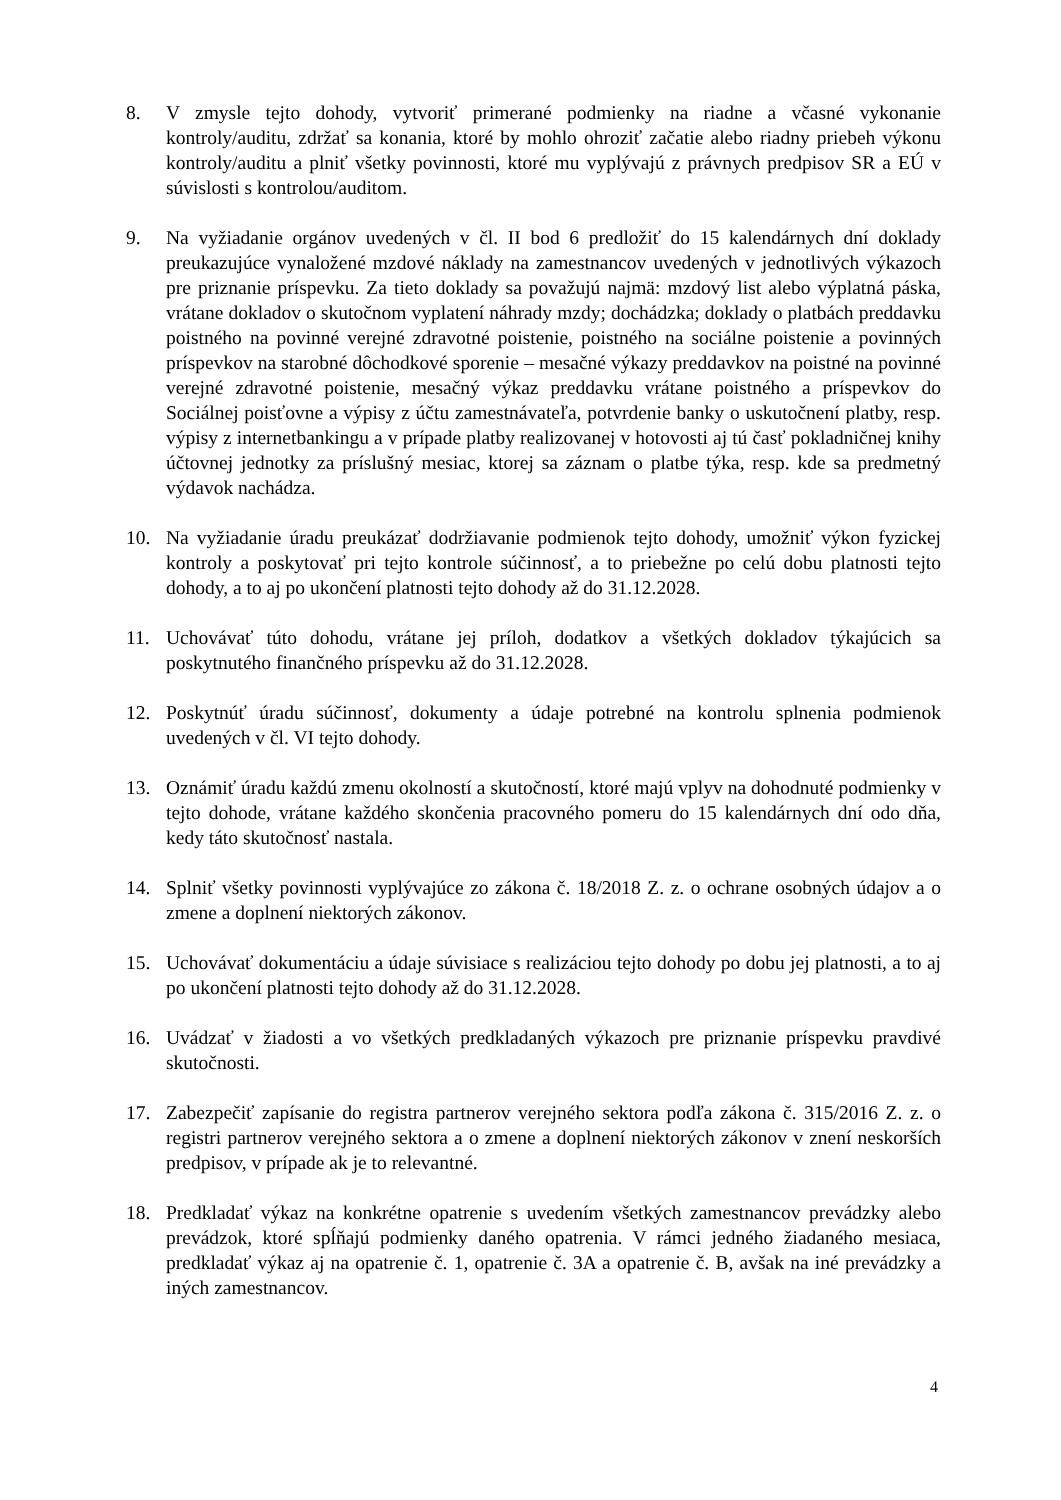8. V zmysle tejto dohody, vytvoriť primerané podmienky na riadne a včasné vykonanie kontroly/auditu, zdržať sa konania, ktoré by mohlo ohroziť začatie alebo riadny priebeh výkonu kontroly/auditu a plniť všetky povinnosti, ktoré mu vyplývajú z právnych predpisov SR a EÚ v súvislosti s kontrolou/auditom.
9. Na vyžiadanie orgánov uvedených v čl. II bod 6 predložiť do 15 kalendárnych dní doklady preukazujúce vynaložené mzdové náklady na zamestnancov uvedených v jednotlivých výkazoch pre priznanie príspevku. Za tieto doklady sa považujú najmä: mzdový list alebo výplatná páska, vrátane dokladov o skutočnom vyplatení náhrady mzdy; dochádzka; doklady o platbách preddavku poistného na povinné verejné zdravotné poistenie, poistného na sociálne poistenie a povinných príspevkov na starobné dôchodkové sporenie – mesačné výkazy preddavkov na poistné na povinné verejné zdravotné poistenie, mesačný výkaz preddavku vrátane poistného a príspevkov do Sociálnej poisťovne a výpisy z účtu zamestnávateľa, potvrdenie banky o uskutočnení platby, resp. výpisy z internetbankingu a v prípade platby realizovanej v hotovosti aj tú časť pokladničnej knihy účtovnej jednotky za príslušný mesiac, ktorej sa záznam o platbe týka, resp. kde sa predmetný výdavok nachádza.
10. Na vyžiadanie úradu preukázať dodržiavanie podmienok tejto dohody, umožniť výkon fyzickej kontroly a poskytovať pri tejto kontrole súčinnosť, a to priebežne po celú dobu platnosti tejto dohody, a to aj po ukončení platnosti tejto dohody až do 31.12.2028.
11. Uchovávať túto dohodu, vrátane jej príloh, dodatkov a všetkých dokladov týkajúcich sa poskytnutého finančného príspevku až do 31.12.2028.
12. Poskytnúť úradu súčinnosť, dokumenty a údaje potrebné na kontrolu splnenia podmienok uvedených v čl. VI tejto dohody.
13. Oznámiť úradu každú zmenu okolností a skutočností, ktoré majú vplyv na dohodnuté podmienky v tejto dohode, vrátane každého skončenia pracovného pomeru do 15 kalendárnych dní odo dňa, kedy táto skutočnosť nastala.
14. Splniť všetky povinnosti vyplývajúce zo zákona č. 18/2018 Z. z. o ochrane osobných údajov a o zmene a doplnení niektorých zákonov.
15. Uchovávať dokumentáciu a údaje súvisiace s realizáciou tejto dohody po dobu jej platnosti, a to aj po ukončení platnosti tejto dohody až do 31.12.2028.
16. Uvádzať v žiadosti a vo všetkých predkladaných výkazoch pre priznanie príspevku pravdivé skutočnosti.
17. Zabezpečiť zapísanie do registra partnerov verejného sektora podľa zákona č. 315/2016 Z. z. o registri partnerov verejného sektora a o zmene a doplnení niektorých zákonov v znení neskorších predpisov, v prípade ak je to relevantné.
18. Predkladať výkaz na konkrétne opatrenie s uvedením všetkých zamestnancov prevádzky alebo prevádzok, ktoré spĺňajú podmienky daného opatrenia. V rámci jedného žiadaného mesiaca, predkladať výkaz aj na opatrenie č. 1, opatrenie č. 3A a opatrenie č. B, avšak na iné prevádzky a iných zamestnancov.
4